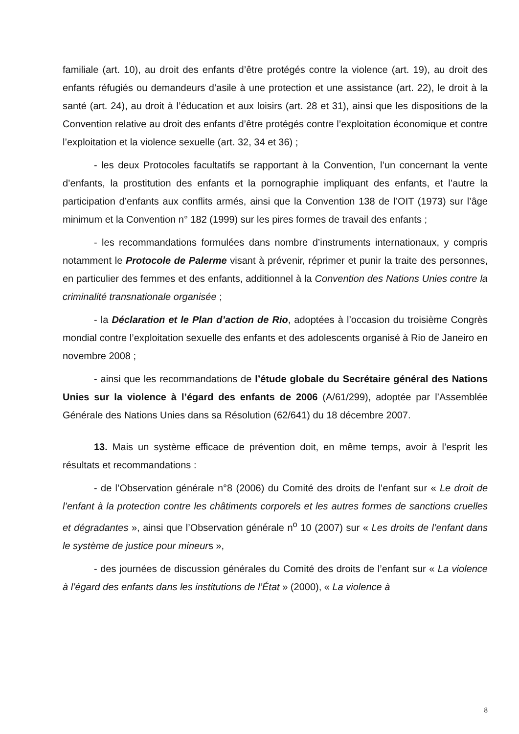familiale (art. 10), au droit des enfants d’être protégés contre la violence (art. 19), au droit des enfants réfugiés ou demandeurs d’asile à une protection et une assistance (art. 22), le droit à la santé (art. 24), au droit à l’éducation et aux loisirs (art. 28 et 31), ainsi que les dispositions de la Convention relative au droit des enfants d’être protégés contre l’exploitation économique et contre l’exploitation et la violence sexuelle (art. 32, 34 et 36) ;
- les deux Protocoles facultatifs se rapportant à la Convention, l’un concernant la vente d’enfants, la prostitution des enfants et la pornographie impliquant des enfants, et l’autre la participation d’enfants aux conflits armés, ainsi que la Convention 138 de l’OIT (1973) sur l’âge minimum et la Convention n° 182 (1999) sur les pires formes de travail des enfants ;
- les recommandations formulées dans nombre d’instruments internationaux, y compris notamment le Protocole de Palerme visant à prévenir, réprimer et punir la traite des personnes, en particulier des femmes et des enfants, additionnel à la Convention des Nations Unies contre la criminalité transnationale organisée ;
- la Déclaration et le Plan d’action de Rio, adoptées à l’occasion du troisième Congrès mondial contre l’exploitation sexuelle des enfants et des adolescents organisé à Rio de Janeiro en novembre 2008 ;
- ainsi que les recommandations de l’étude globale du Secrétaire général des Nations Unies sur la violence à l’égard des enfants de 2006 (A/61/299), adoptée par l’Assemblée Générale des Nations Unies dans sa Résolution (62/641) du 18 décembre 2007.
13. Mais un système efficace de prévention doit, en même temps, avoir à l’esprit les résultats et recommandations :
- de l’Observation générale n°8 (2006) du Comité des droits de l’enfant sur « Le droit de l’enfant à la protection contre les châtiments corporels et les autres formes de sanctions cruelles et dégradantes », ainsi que l’Observation générale n<sup>o</sup> 10 (2007) sur « Les droits de l’enfant dans le système de justice pour mineurs »,
- des journées de discussion générales du Comité des droits de l’enfant sur « La violence à l’égard des enfants dans les institutions de l’État » (2000), « La violence à
8